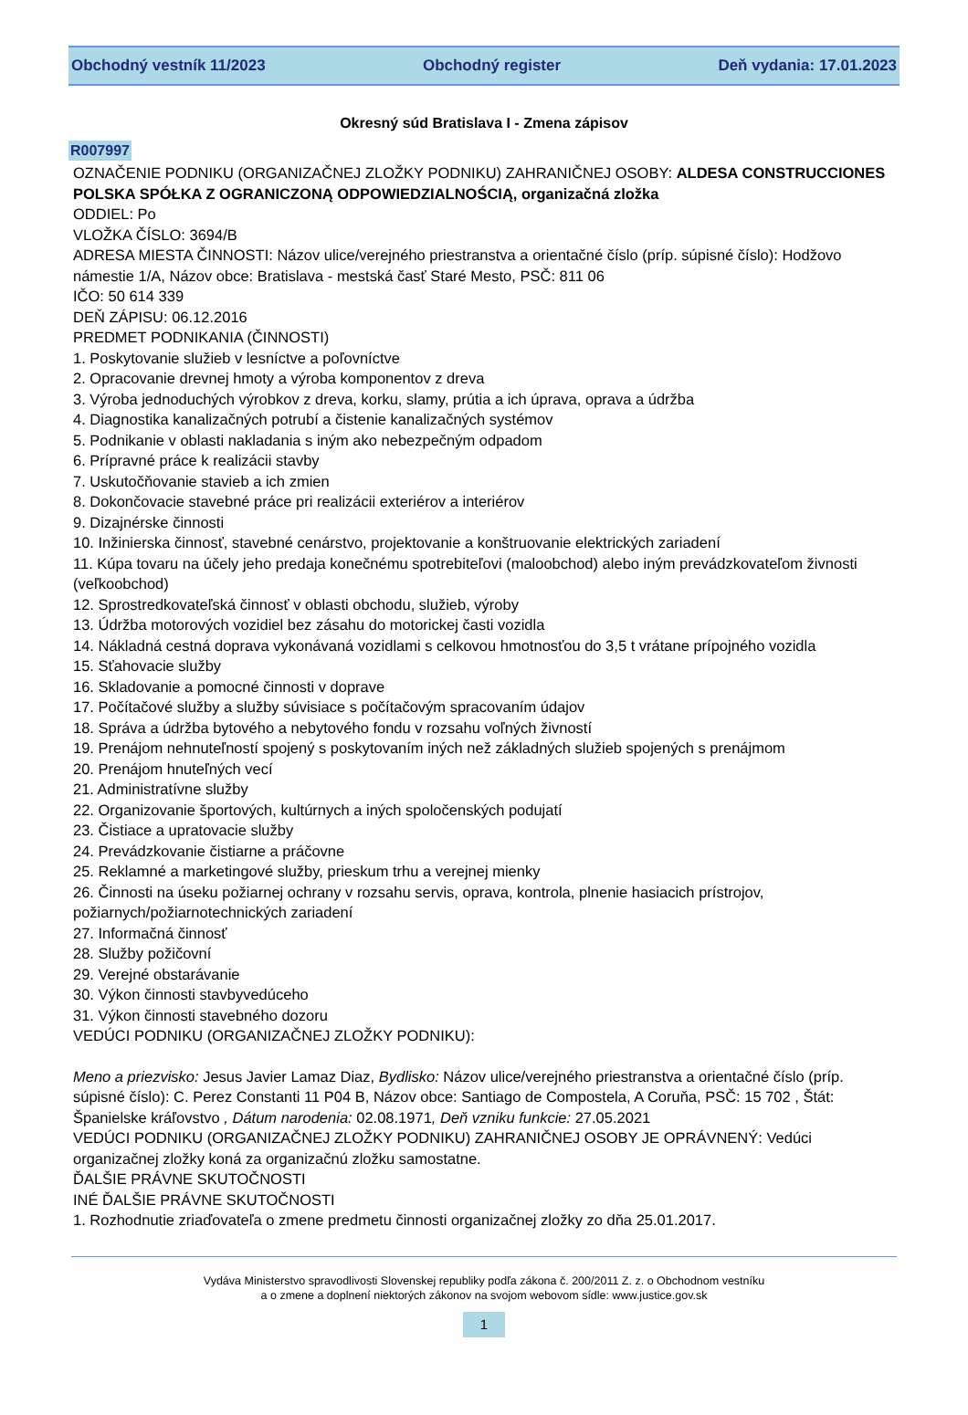Obchodný vestník 11/2023 Obchodný register Deň vydania: 17.01.2023
Okresný súd Bratislava I - Zmena zápisov
R007997
OZNAČENIE PODNIKU (ORGANIZAČNEJ ZLOŽKY PODNIKU) ZAHRANIČNEJ OSOBY: ALDESA CONSTRUCCIONES POLSKA SPÓŁKA Z OGRANICZONĄ ODPOWIEDZIALNOŚCIĄ, organizačná zložka
ODDIEL: Po
VLOŽKA ČÍSLO: 3694/B
ADRESA MIESTA ČINNOSTI: Názov ulice/verejného priestranstva a orientačné číslo (príp. súpisné číslo): Hodžovo námestie 1/A, Názov obce: Bratislava - mestská časť Staré Mesto, PSČ: 811 06
IČO: 50 614 339
DEŇ ZÁPISU: 06.12.2016
PREDMET PODNIKANIA (ČINNOSTI)
1. Poskytovanie služieb v lesníctve a poľovníctve
2. Opracovanie drevnej hmoty a výroba komponentov z dreva
3. Výroba jednoduchých výrobkov z dreva, korku, slamy, prútia a ich úprava, oprava a údržba
4. Diagnostika kanalizačných potrubí a čistenie kanalizačných systémov
5. Podnikanie v oblasti nakladania s iným ako nebezpečným odpadom
6. Prípravné práce k realizácii stavby
7. Uskutočňovanie stavieb a ich zmien
8. Dokončovacie stavebné práce pri realizácii exteriérov a interiérov
9. Dizajnérske činnosti
10. Inžinierska činnosť, stavebné cenárstvo, projektovanie a konštruovanie elektrických zariadení
11. Kúpa tovaru na účely jeho predaja konečnému spotrebiteľovi (maloobchod) alebo iným prevádzkovateľom živnosti (veľkoobchod)
12. Sprostredkovateľská činnosť v oblasti obchodu, služieb, výroby
13. Údržba motorových vozidiel bez zásahu do motorickej časti vozidla
14. Nákladná cestná doprava vykonávaná vozidlami s celkovou hmotnosťou do 3,5 t vrátane prípojného vozidla
15. Sťahovacie služby
16. Skladovanie a pomocné činnosti v doprave
17. Počítačové služby a služby súvisiace s počítačovým spracovaním údajov
18. Správa a údržba bytového a nebytového fondu v rozsahu voľných živností
19. Prenájom nehnuteľností spojený s poskytovaním iných než základných služieb spojených s prenájmom
20. Prenájom hnuteľných vecí
21. Administratívne služby
22. Organizovanie športových, kultúrnych a iných spoločenských podujatí
23. Čistiace a upratovacie služby
24. Prevádzkovanie čistiarne a práčovne
25. Reklamné a marketingové služby, prieskum trhu a verejnej mienky
26. Činnosti na úseku požiarnej ochrany v rozsahu servis, oprava, kontrola, plnenie hasiacich prístrojov, požiarnych/požiarnotechnických zariadení
27. Informačná činnosť
28. Služby požičovní
29. Verejné obstarávanie
30. Výkon činnosti stavbyvedúceho
31. Výkon činnosti stavebného dozoru
VEDÚCI PODNIKU (ORGANIZAČNEJ ZLOŽKY PODNIKU):
Meno a priezvisko: Jesus Javier Lamaz Diaz, Bydlisko: Názov ulice/verejného priestranstva a orientačné číslo (príp. súpisné číslo): C. Perez Constanti 11 P04 B, Názov obce: Santiago de Compostela, A Coruňa, PSČ: 15 702 , Štát: Španielske kráľovstvo , Dátum narodenia: 02.08.1971, Deň vzniku funkcie: 27.05.2021
VEDÚCI PODNIKU (ORGANIZAČNEJ ZLOŽKY PODNIKU) ZAHRANIČNEJ OSOBY JE OPRÁVNENÝ: Vedúci organizačnej zložky koná za organizačnú zložku samostatne.
ĎALŠIE PRÁVNE SKUTOČNOSTI
INÉ ĎALŠIE PRÁVNE SKUTOČNOSTI
1. Rozhodnutie zriaďovateľa o zmene predmetu činnosti organizačnej zložky zo dňa 25.01.2017.
Vydáva Ministerstvo spravodlivosti Slovenskej republiky podľa zákona č. 200/2011 Z. z. o Obchodnom vestníku
a o zmene a doplnení niektorých zákonov na svojom webovom sídle: www.justice.gov.sk
1